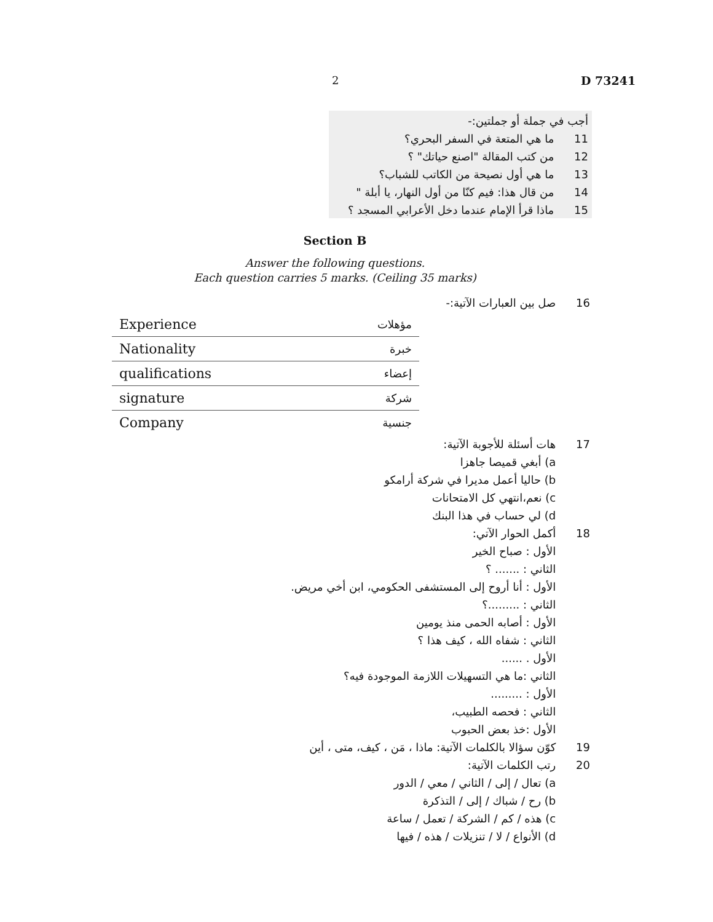2 D 73241
أجب في جملة أو جملتين:-
11 ما هي المتعة في السفر البحري؟
12 من كتب المقالة "اصنع حياتك" ؟
13 ما هي أول نصيحة من الكاتب للشباب؟
14 من قال هذا: فيم كنّا من أول النهار، يا أبلة "
15 ماذا قرأ الإمام عندما دخل الأعرابي المسجد ؟
Section B
Answer the following questions.
Each question carries 5 marks. (Ceiling 35 marks)
16 صل بين العبارات الآتية:-
| Experience | مؤهلات |
| Nationality | خبرة |
| qualifications | إعضاء |
| signature | شركة |
| Company | جنسية |
17 هات أسئلة للأجوبة الآتية:
a) أبغي قميصا جاهزا
b) حاليا أعمل مديرا في شركة أرامكو
c) نعم،انتهي كل الامتحانات
d) لي حساب في هذا البنك
18 أكمل الحوار الآتي:
الأول : صباح الخير
الثاني : ....... ؟
الأول : أنا أروح إلى المستشفى الحكومي، ابن أخي مريض.
الثاني : .........؟
الأول : أصابه الحمى منذ يومين
الثاني : شفاه الله ، كيف هذا ؟
الأول . ......
الثاني :ما هي التسهيلات اللازمة الموجودة فيه؟
الأول : .........
الثاني : فحصه الطبيب،
الأول :خذ بعض الحبوب
19 كوّن سؤالا بالكلمات الآتية: ماذا ، مَن ، كيف، متى ، أين
20 رتب الكلمات الآتية:
a) تعال / إلى / الثاني / معي / الدور
b) رح / شباك / إلى / التذكرة
c) هذه / كم / الشركة / تعمل / ساعة
d) الأنواع / لا / تنزيلات / هذه / فيها